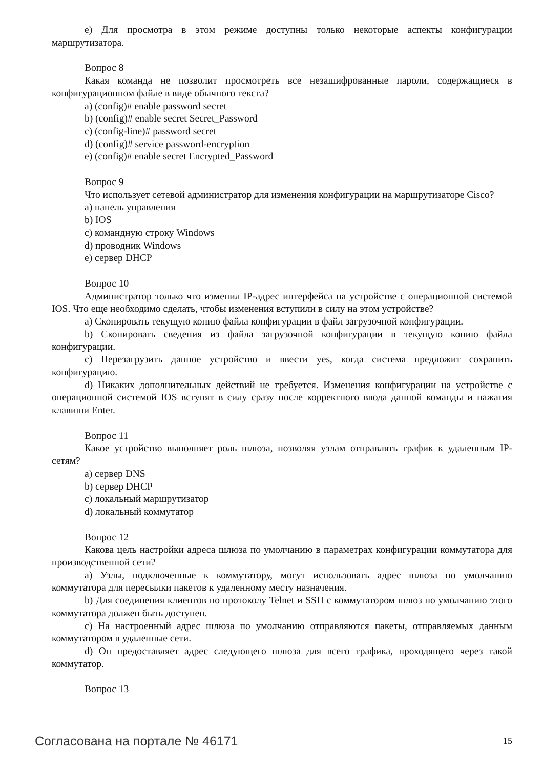e) Для просмотра в этом режиме доступны только некоторые аспекты конфигурации маршрутизатора.
Вопрос 8
Какая команда не позволит просмотреть все незашифрованные пароли, содержащиеся в конфигурационном файле в виде обычного текста?
a) (config)# enable password secret
b) (config)# enable secret Secret_Password
c) (config-line)# password secret
d) (config)# service password-encryption
e) (config)# enable secret Encrypted_Password
Вопрос 9
Что использует сетевой администратор для изменения конфигурации на маршрутизаторе Cisco?
a) панель управления
b) IOS
c) командную строку Windows
d) проводник Windows
e) сервер DHCP
Вопрос 10
Администратор только что изменил IP-адрес интерфейса на устройстве с операционной системой IOS. Что еще необходимо сделать, чтобы изменения вступили в силу на этом устройстве?
a) Скопировать текущую копию файла конфигурации в файл загрузочной конфигурации.
b) Скопировать сведения из файла загрузочной конфигурации в текущую копию файла конфигурации.
c) Перезагрузить данное устройство и ввести yes, когда система предложит сохранить конфигурацию.
d) Никаких дополнительных действий не требуется. Изменения конфигурации на устройстве с операционной системой IOS вступят в силу сразу после корректного ввода данной команды и нажатия клавиши Enter.
Вопрос 11
Какое устройство выполняет роль шлюза, позволяя узлам отправлять трафик к удаленным IP-сетям?
a) сервер DNS
b) сервер DHCP
c) локальный маршрутизатор
d) локальный коммутатор
Вопрос 12
Какова цель настройки адреса шлюза по умолчанию в параметрах конфигурации коммутатора для производственной сети?
a) Узлы, подключенные к коммутатору, могут использовать адрес шлюза по умолчанию коммутатора для пересылки пакетов к удаленному месту назначения.
b) Для соединения клиентов по протоколу Telnet и SSH с коммутатором шлюз по умолчанию этого коммутатора должен быть доступен.
c) На настроенный адрес шлюза по умолчанию отправляются пакеты, отправляемых данным коммутатором в удаленные сети.
d) Он предоставляет адрес следующего шлюза для всего трафика, проходящего через такой коммутатор.
Вопрос 13
Согласована на портале № 46171 15